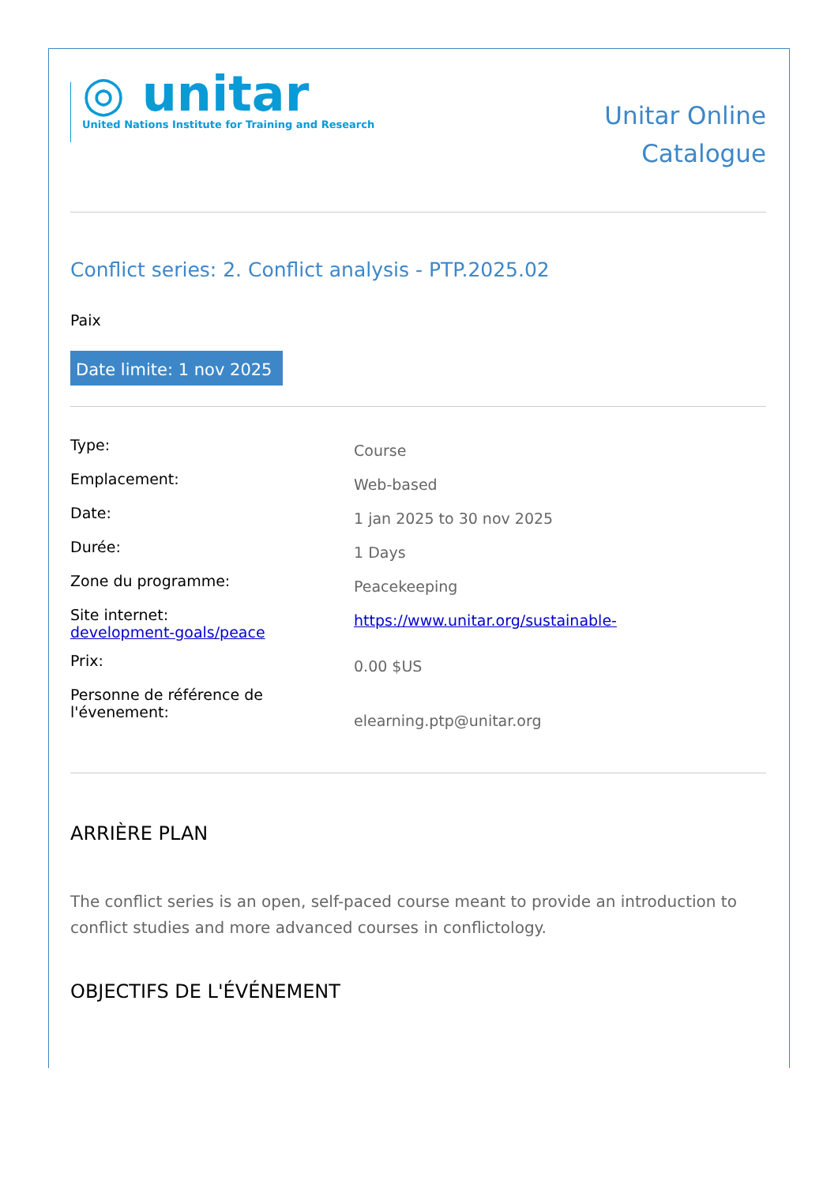◎ unitar
United Nations Institute for Training and Research
Unitar Online
Catalogue
Conflict series: 2. Conflict analysis - PTP.2025.02
Paix
Date limite: 1 nov 2025
| Type: | Course |
| Emplacement: | Web-based |
| Date: | 1 jan 2025 to 30 nov 2025 |
| Durée: | 1 Days |
| Zone du programme: | Peacekeeping |
| Site internet: development-goals/peace | https://www.unitar.org/sustainable- |
| Prix: | 0.00 $US |
| Personne de référence de l'évenement: | elearning.ptp@unitar.org |
ARRIÈRE PLAN
The conflict series is an open, self-paced course meant to provide an introduction to conflict studies and more advanced courses in conflictology.
OBJECTIFS DE L'ÉVÉNEMENT